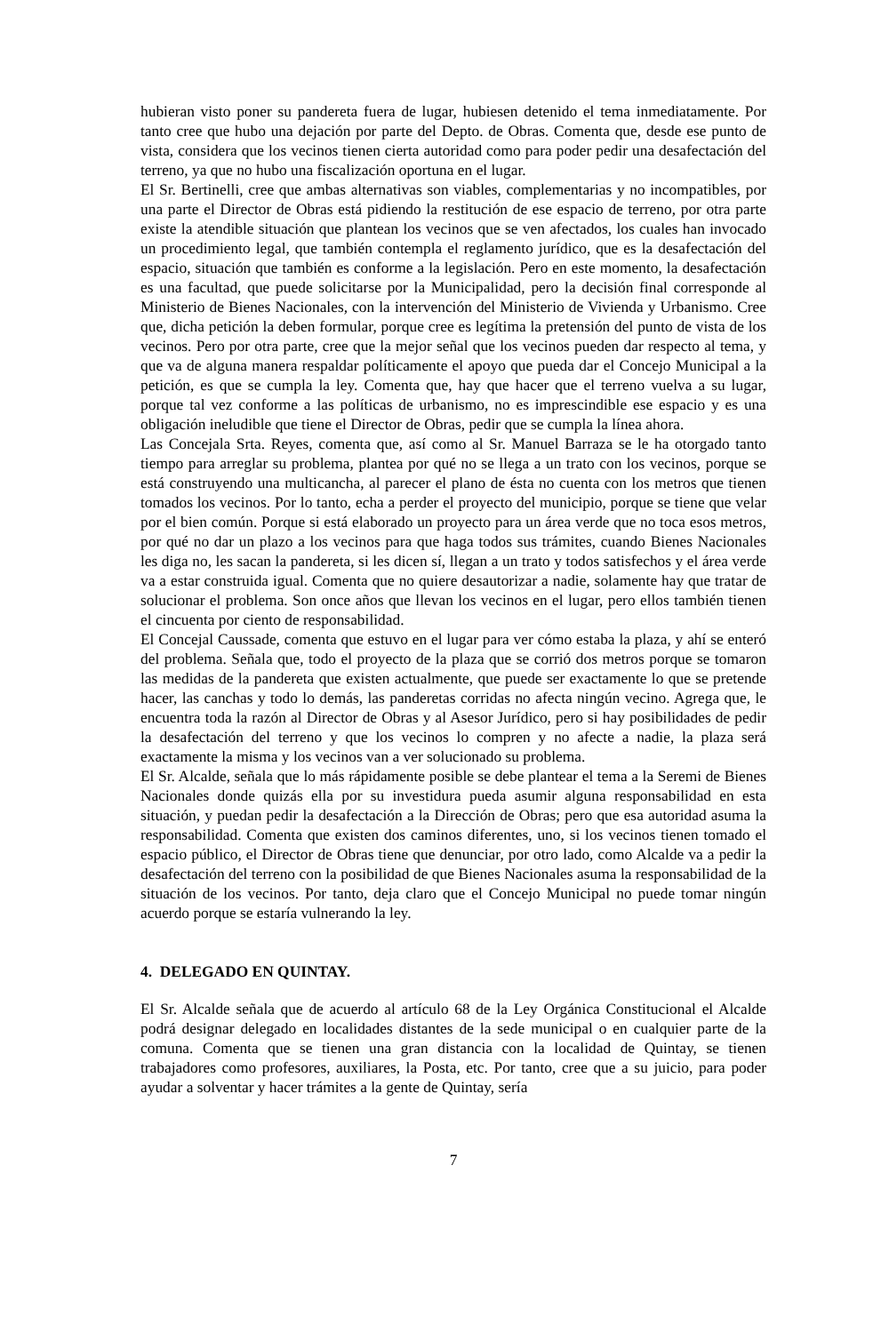hubieran visto poner su pandereta fuera de lugar, hubiesen detenido el tema inmediatamente. Por tanto cree que hubo una dejación por parte del Depto. de Obras. Comenta que, desde ese punto de vista, considera que los vecinos tienen cierta autoridad como para poder pedir una desafectación del terreno, ya que no hubo una fiscalización oportuna en el lugar.
El Sr. Bertinelli, cree que ambas alternativas son viables, complementarias y no incompatibles, por una parte el Director de Obras está pidiendo la restitución de ese espacio de terreno, por otra parte existe la atendible situación que plantean los vecinos que se ven afectados, los cuales han invocado un procedimiento legal, que también contempla el reglamento jurídico, que es la desafectación del espacio, situación que también es conforme a la legislación. Pero en este momento, la desafectación es una facultad, que puede solicitarse por la Municipalidad, pero la decisión final corresponde al Ministerio de Bienes Nacionales, con la intervención del Ministerio de Vivienda y Urbanismo. Cree que, dicha petición la deben formular, porque cree es legítima la pretensión del punto de vista de los vecinos. Pero por otra parte, cree que la mejor señal que los vecinos pueden dar respecto al tema, y que va de alguna manera respaldar políticamente el apoyo que pueda dar el Concejo Municipal a la petición, es que se cumpla la ley. Comenta que, hay que hacer que el terreno vuelva a su lugar, porque tal vez conforme a las políticas de urbanismo, no es imprescindible ese espacio y es una obligación ineludible que tiene el Director de Obras, pedir que se cumpla la línea ahora.
Las Concejala Srta. Reyes, comenta que, así como al Sr. Manuel Barraza se le ha otorgado tanto tiempo para arreglar su problema, plantea por qué no se llega a un trato con los vecinos, porque se está construyendo una multicancha, al parecer el plano de ésta no cuenta con los metros que tienen tomados los vecinos. Por lo tanto, echa a perder el proyecto del municipio, porque se tiene que velar por el bien común. Porque si está elaborado un proyecto para un área verde que no toca esos metros, por qué no dar un plazo a los vecinos para que haga todos sus trámites, cuando Bienes Nacionales les diga no, les sacan la pandereta, si les dicen sí, llegan a un trato y todos satisfechos y el área verde va a estar construida igual. Comenta que no quiere desautorizar a nadie, solamente hay que tratar de solucionar el problema. Son once años que llevan los vecinos en el lugar, pero ellos también tienen el cincuenta por ciento de responsabilidad.
El Concejal Caussade, comenta que estuvo en el lugar para ver cómo estaba la plaza, y ahí se enteró del problema. Señala que, todo el proyecto de la plaza que se corrió dos metros porque se tomaron las medidas de la pandereta que existen actualmente, que puede ser exactamente lo que se pretende hacer, las canchas y todo lo demás, las panderetas corridas no afecta ningún vecino. Agrega que, le encuentra toda la razón al Director de Obras y al Asesor Jurídico, pero si hay posibilidades de pedir la desafectación del terreno y que los vecinos lo compren y no afecte a nadie, la plaza será exactamente la misma y los vecinos van a ver solucionado su problema.
El Sr. Alcalde, señala que lo más rápidamente posible se debe plantear el tema a la Seremi de Bienes Nacionales donde quizás ella por su investidura pueda asumir alguna responsabilidad en esta situación, y puedan pedir la desafectación a la Dirección de Obras; pero que esa autoridad asuma la responsabilidad. Comenta que existen dos caminos diferentes, uno, si los vecinos tienen tomado el espacio público, el Director de Obras tiene que denunciar, por otro lado, como Alcalde va a pedir la desafectación del terreno con la posibilidad de que Bienes Nacionales asuma la responsabilidad de la situación de los vecinos. Por tanto, deja claro que el Concejo Municipal no puede tomar ningún acuerdo porque se estaría vulnerando la ley.
4. DELEGADO EN QUINTAY.
El Sr. Alcalde señala que de acuerdo al artículo 68 de la Ley Orgánica Constitucional el Alcalde podrá designar delegado en localidades distantes de la sede municipal o en cualquier parte de la comuna. Comenta que se tienen una gran distancia con la localidad de Quintay, se tienen trabajadores como profesores, auxiliares, la Posta, etc. Por tanto, cree que a su juicio, para poder ayudar a solventar y hacer trámites a la gente de Quintay, sería
7